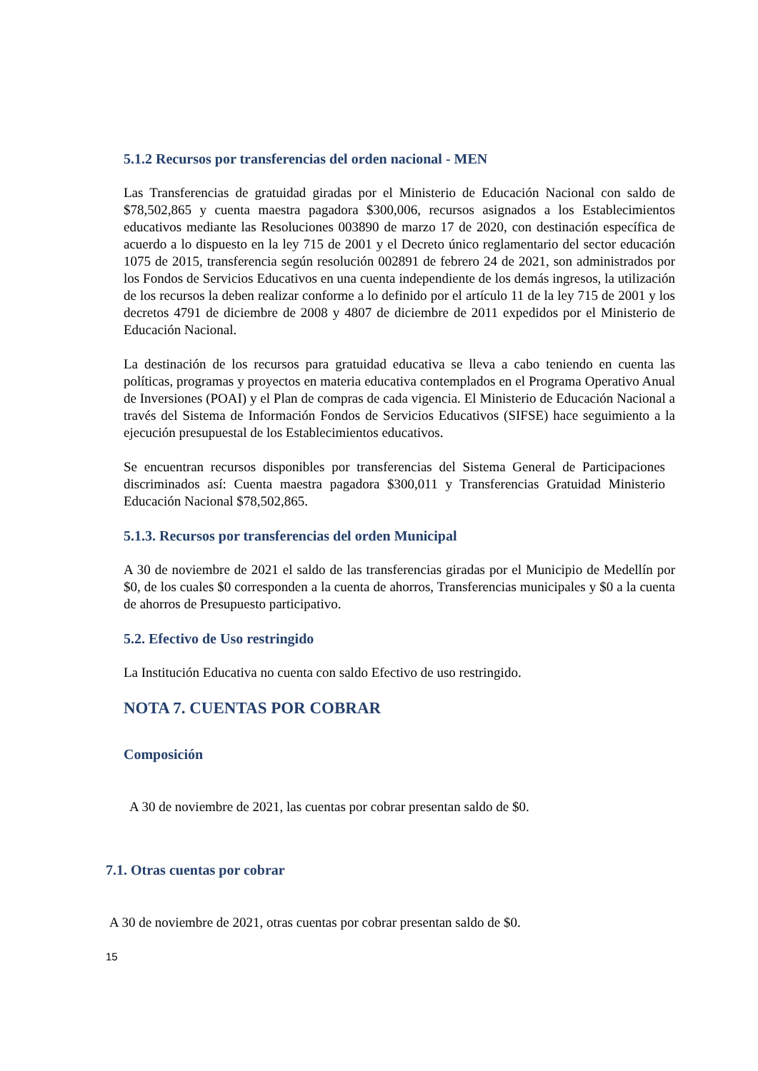5.1.2 Recursos por transferencias del orden nacional - MEN
Las Transferencias de gratuidad giradas por el Ministerio de Educación Nacional con saldo de $78,502,865 y cuenta maestra pagadora $300,006, recursos asignados a los Establecimientos educativos mediante las Resoluciones 003890 de marzo 17 de 2020, con destinación específica de acuerdo a lo dispuesto en la ley 715 de 2001 y el Decreto único reglamentario del sector educación 1075 de 2015, transferencia según resolución 002891 de febrero 24 de 2021, son administrados por los Fondos de Servicios Educativos en una cuenta independiente de los demás ingresos, la utilización de los recursos la deben realizar conforme a lo definido por el artículo 11 de la ley 715 de 2001 y los decretos 4791 de diciembre de 2008 y 4807 de diciembre de 2011 expedidos por el Ministerio de Educación Nacional.
La destinación de los recursos para gratuidad educativa se lleva a cabo teniendo en cuenta las políticas, programas y proyectos en materia educativa contemplados en el Programa Operativo Anual de Inversiones (POAI) y el Plan de compras de cada vigencia. El Ministerio de Educación Nacional a través del Sistema de Información Fondos de Servicios Educativos (SIFSE) hace seguimiento a la ejecución presupuestal de los Establecimientos educativos.
Se encuentran recursos disponibles por transferencias del Sistema General de Participaciones discriminados así: Cuenta maestra pagadora $300,011 y Transferencias Gratuidad Ministerio Educación Nacional $78,502,865.
5.1.3. Recursos por transferencias del orden Municipal
A 30 de noviembre de 2021 el saldo de las transferencias giradas por el Municipio de Medellín por $0, de los cuales $0 corresponden a la cuenta de ahorros, Transferencias municipales y $0 a la cuenta de ahorros de Presupuesto participativo.
5.2. Efectivo de Uso restringido
La Institución Educativa no cuenta con saldo Efectivo de uso restringido.
NOTA 7. CUENTAS POR COBRAR
Composición
A 30 de noviembre de 2021, las cuentas por cobrar presentan saldo de $0.
7.1. Otras cuentas por cobrar
A 30 de noviembre de 2021, otras cuentas por cobrar presentan saldo de $0.
15